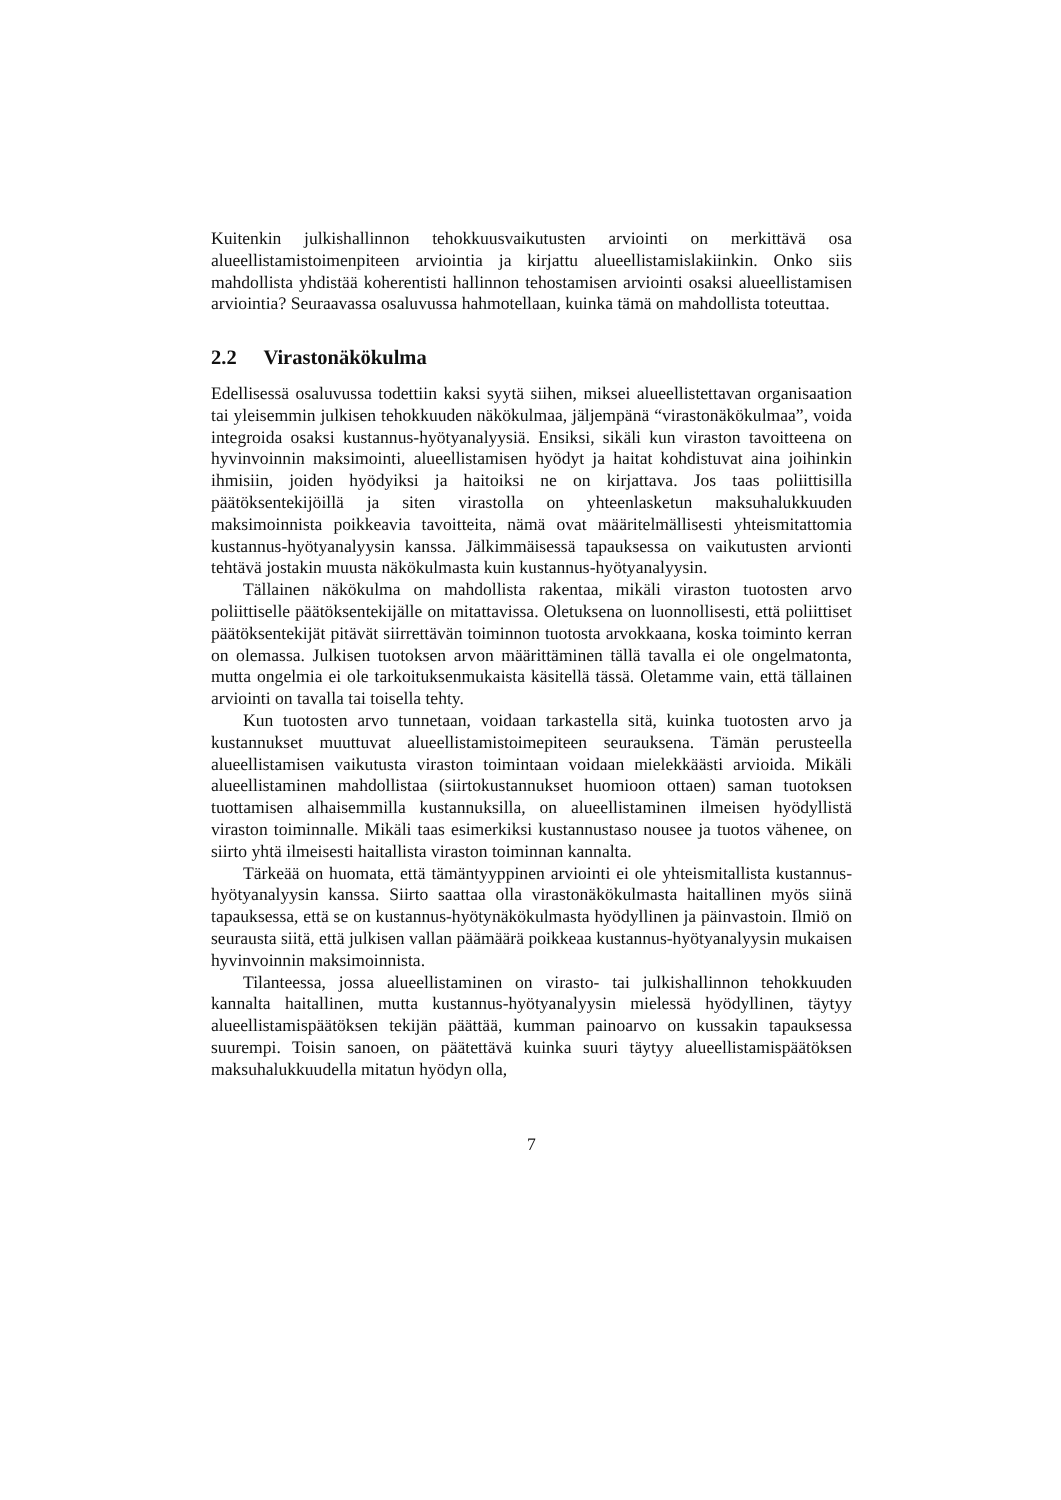Kuitenkin julkishallinnon tehokkuusvaikutusten arviointi on merkittävä osa alueellistamistoimenpiteen arviointia ja kirjattu alueellistamislakiinkin. Onko siis mahdollista yhdistää koherentisti hallinnon tehostamisen arviointi osaksi alueellistamisen arviointia? Seuraavassa osaluvussa hahmotellaan, kuinka tämä on mahdollista toteuttaa.
2.2 Virastonäkökulma
Edellisessä osaluvussa todettiin kaksi syytä siihen, miksei alueellistettavan organisaation tai yleisemmin julkisen tehokkuuden näkökulmaa, jäljempänä “virastonäkökulmaa”, voida integroida osaksi kustannus-hyötyanalyysiä. Ensiksi, sikäli kun viraston tavoitteena on hyvinvoinnin maksimointi, alueellistamisen hyödyt ja haitat kohdistuvat aina joihinkin ihmisiin, joiden hyödyiksi ja haitoiksi ne on kirjattava. Jos taas poliittisilla päätöksentekijöillä ja siten virastolla on yhteenlasketun maksuhalukkuuden maksimoinnista poikkeavia tavoitteita, nämä ovat määritelmällisesti yhteismitattomia kustannus-hyötyanalyysin kanssa. Jälkimmäisessä tapauksessa on vaikutusten arvionti tehtävä jostakin muusta näkökulmasta kuin kustannus-hyötyanalyysin.
Tällainen näkökulma on mahdollista rakentaa, mikäli viraston tuotosten arvo poliittiselle päätöksentekijälle on mitattavissa. Oletuksena on luonnollisesti, että poliittiset päätöksentekijät pitävät siirrettävän toiminnon tuotosta arvokkaana, koska toiminto kerran on olemassa. Julkisen tuotoksen arvon määrittäminen tällä tavalla ei ole ongelmatonta, mutta ongelmia ei ole tarkoituksenmukaista käsitellä tässä. Oletamme vain, että tällainen arviointi on tavalla tai toisella tehty.
Kun tuotosten arvo tunnetaan, voidaan tarkastella sitä, kuinka tuotosten arvo ja kustannukset muuttuvat alueellistamistoimepiteen seurauksena. Tämän perusteella alueellistamisen vaikutusta viraston toimintaan voidaan mielekkäästi arvioida. Mikäli alueellistaminen mahdollistaa (siirtokustannukset huomioon ottaen) saman tuotoksen tuottamisen alhaisemmilla kustannuksilla, on alueellistaminen ilmeisen hyödyllistä viraston toiminnalle. Mikäli taas esimerkiksi kustannustaso nousee ja tuotos vähenee, on siirto yhtä ilmeisesti haitallista viraston toiminnan kannalta.
Tärkeää on huomata, että tämäntyyppinen arviointi ei ole yhteismitallista kustannus-hyötyanalyysin kanssa. Siirto saattaa olla virastonäkökulmasta haitallinen myös siinä tapauksessa, että se on kustannus-hyötynäkökulmasta hyödyllinen ja päinvastoin. Ilmiö on seurausta siitä, että julkisen vallan päämäärä poikkeaa kustannus-hyötyanalyysin mukaisen hyvinvoinnin maksimoinnista.
Tilanteessa, jossa alueellistaminen on virasto- tai julkishallinnon tehokkuuden kannalta haitallinen, mutta kustannus-hyötyanalyysin mielessä hyödyllinen, täytyy alueellistamispäätöksen tekijän päättää, kumman painoarvo on kussakin tapauksessa suurempi. Toisin sanoen, on päätettävä kuinka suuri täytyy alueellistamispäätöksen maksuhalukkuudella mitatun hyödyn olla,
7